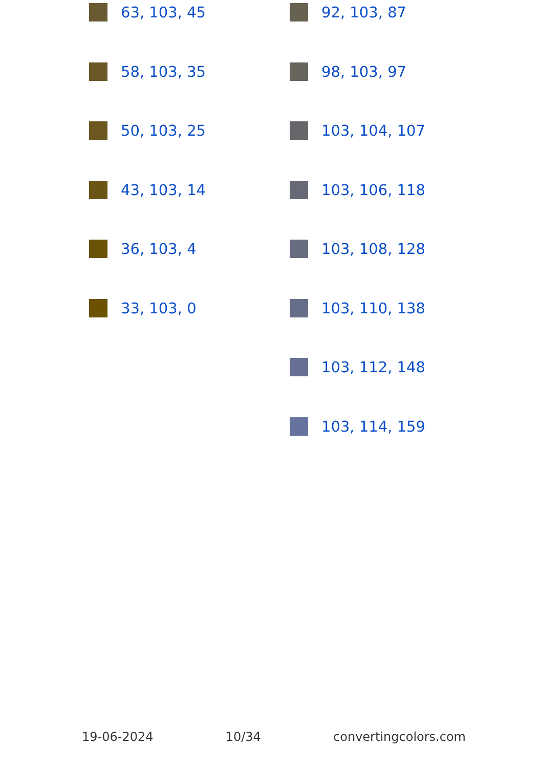63, 103, 45
58, 103, 35
50, 103, 25
43, 103, 14
36, 103, 4
33, 103, 0
92, 103, 87
98, 103, 97
103, 104, 107
103, 106, 118
103, 108, 128
103, 110, 138
103, 112, 148
103, 114, 159
19-06-2024 10/34 convertingcolors.com